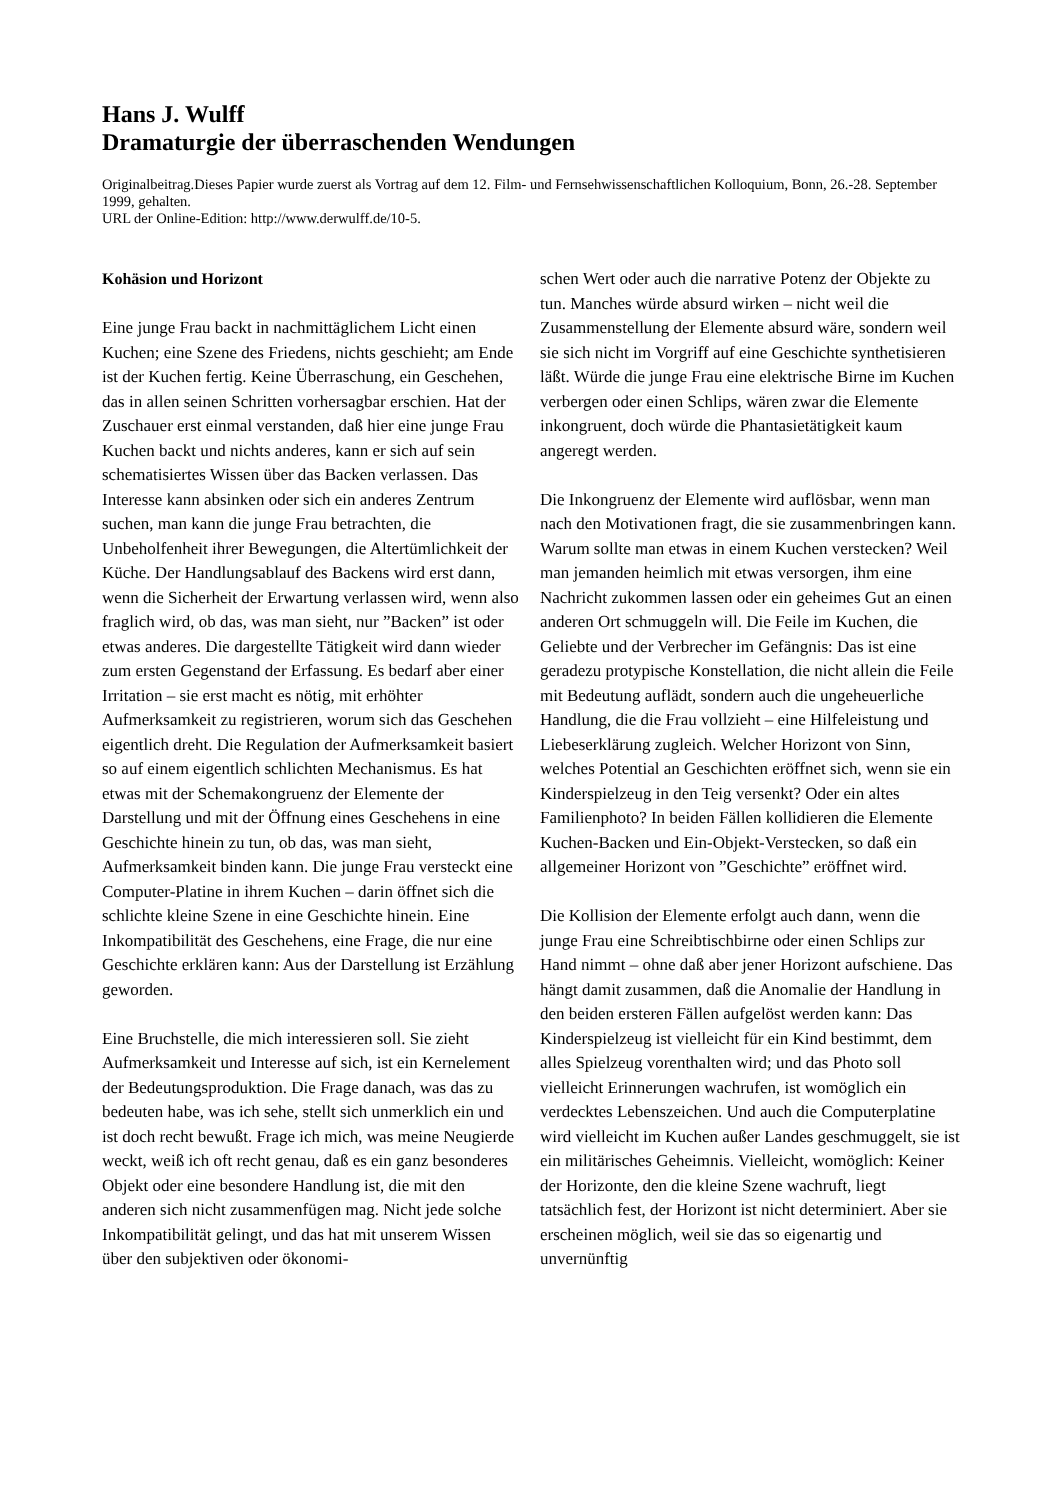Hans J. Wulff
Dramaturgie der überraschenden Wendungen
Originalbeitrag.Dieses Papier wurde zuerst als Vortrag auf dem 12. Film- und Fernsehwissenschaftlichen Kolloquium, Bonn, 26.-28. September 1999, gehalten.
URL der Online-Edition: http://www.derwulff.de/10-5.
Kohäsion und Horizont
Eine junge Frau backt in nachmittäglichem Licht einen Kuchen; eine Szene des Friedens, nichts geschieht; am Ende ist der Kuchen fertig. Keine Überraschung, ein Geschehen, das in allen seinen Schritten vorhersagbar erschien. Hat der Zuschauer erst einmal verstanden, daß hier eine junge Frau Kuchen backt und nichts anderes, kann er sich auf sein schematisiertes Wissen über das Backen verlassen. Das Interesse kann absinken oder sich ein anderes Zentrum suchen, man kann die junge Frau betrachten, die Unbeholfenheit ihrer Bewegungen, die Altertümlichkeit der Küche. Der Handlungsablauf des Backens wird erst dann, wenn die Sicherheit der Erwartung verlassen wird, wenn also fraglich wird, ob das, was man sieht, nur ”Backen” ist oder etwas anderes. Die dargestellte Tätigkeit wird dann wieder zum ersten Gegenstand der Erfassung. Es bedarf aber einer Irritation – sie erst macht es nötig, mit erhöhter Aufmerksamkeit zu registrieren, worum sich das Geschehen eigentlich dreht. Die Regulation der Aufmerksamkeit basiert so auf einem eigentlich schlichten Mechanismus. Es hat etwas mit der Schemakongruenz der Elemente der Darstellung und mit der Öffnung eines Geschehens in eine Geschichte hinein zu tun, ob das, was man sieht, Aufmerksamkeit binden kann. Die junge Frau versteckt eine Computer-Platine in ihrem Kuchen – darin öffnet sich die schlichte kleine Szene in eine Geschichte hinein. Eine Inkompatibilität des Geschehens, eine Frage, die nur eine Geschichte erklären kann: Aus der Darstellung ist Erzählung geworden.
Eine Bruchstelle, die mich interessieren soll. Sie zieht Aufmerksamkeit und Interesse auf sich, ist ein Kernelement der Bedeutungsproduktion. Die Frage danach, was das zu bedeuten habe, was ich sehe, stellt sich unmerklich ein und ist doch recht bewußt. Frage ich mich, was meine Neugierde weckt, weiß ich oft recht genau, daß es ein ganz besonderes Objekt oder eine besondere Handlung ist, die mit den anderen sich nicht zusammenfügen mag. Nicht jede solche Inkompatibilität gelingt, und das hat mit unserem Wissen über den subjektiven oder ökonomi-
schen Wert oder auch die narrative Potenz der Objekte zu tun. Manches würde absurd wirken – nicht weil die Zusammenstellung der Elemente absurd wäre, sondern weil sie sich nicht im Vorgriff auf eine Geschichte synthetisieren läßt. Würde die junge Frau eine elektrische Birne im Kuchen verbergen oder einen Schlips, wären zwar die Elemente inkongruent, doch würde die Phantasietätigkeit kaum angeregt werden.
Die Inkongruenz der Elemente wird auflösbar, wenn man nach den Motivationen fragt, die sie zusammenbringen kann. Warum sollte man etwas in einem Kuchen verstecken? Weil man jemanden heimlich mit etwas versorgen, ihm eine Nachricht zukommen lassen oder ein geheimes Gut an einen anderen Ort schmuggeln will. Die Feile im Kuchen, die Geliebte und der Verbrecher im Gefängnis: Das ist eine geradezu protypische Konstellation, die nicht allein die Feile mit Bedeutung auflädt, sondern auch die ungeheuerliche Handlung, die die Frau vollzieht – eine Hilfeleistung und Liebeserklärung zugleich. Welcher Horizont von Sinn, welches Potential an Geschichten eröffnet sich, wenn sie ein Kinderspielzeug in den Teig versenkt? Oder ein altes Familienphoto? In beiden Fällen kollidieren die Elemente Kuchen-Backen und Ein-Objekt-Verstecken, so daß ein allgemeiner Horizont von ”Geschichte” eröffnet wird.
Die Kollision der Elemente erfolgt auch dann, wenn die junge Frau eine Schreibtischbirne oder einen Schlips zur Hand nimmt – ohne daß aber jener Horizont aufschiene. Das hängt damit zusammen, daß die Anomalie der Handlung in den beiden ersteren Fällen aufgelöst werden kann: Das Kinderspielzeug ist vielleicht für ein Kind bestimmt, dem alles Spielzeug vorenthalten wird; und das Photo soll vielleicht Erinnerungen wachrufen, ist womöglich ein verdecktes Lebenszeichen. Und auch die Computerplatine wird vielleicht im Kuchen außer Landes geschmuggelt, sie ist ein militärisches Geheimnis. Vielleicht, womöglich: Keiner der Horizonte, den die kleine Szene wachruft, liegt tatsächlich fest, der Horizont ist nicht determiniert. Aber sie erscheinen möglich, weil sie das so eigenartig und unvernünftig